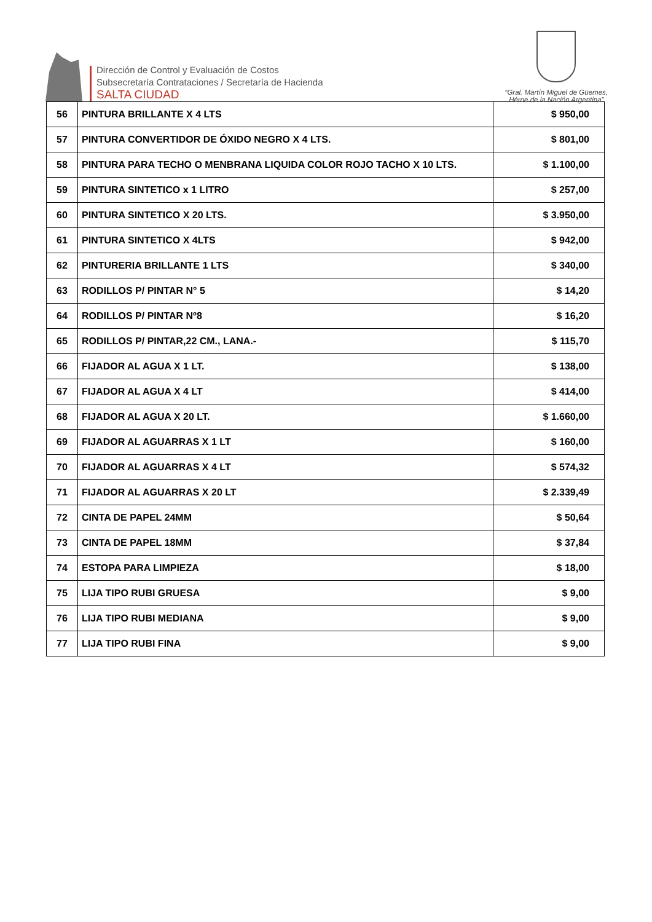Dirección de Control y Evaluación de Costos
Subsecretaría Contrataciones / Secretaría de Hacienda
SALTA CIUDAD
“Gral. Martín Miguel de Güemes,
Héroe de la Nación Argentina”
| 56 | PINTURA BRILLANTE X 4 LTS | $ 950,00 |
| 57 | PINTURA CONVERTIDOR DE ÓXIDO NEGRO X 4 LTS. | $ 801,00 |
| 58 | PINTURA PARA TECHO O MENBRANA LIQUIDA COLOR ROJO TACHO X 10 LTS. | $ 1.100,00 |
| 59 | PINTURA SINTETICO x 1 LITRO | $ 257,00 |
| 60 | PINTURA SINTETICO X 20 LTS. | $ 3.950,00 |
| 61 | PINTURA SINTETICO X 4LTS | $ 942,00 |
| 62 | PINTURERIA BRILLANTE 1 LTS | $ 340,00 |
| 63 | RODILLOS P/ PINTAR N° 5 | $ 14,20 |
| 64 | RODILLOS P/ PINTAR Nº8 | $ 16,20 |
| 65 | RODILLOS P/ PINTAR,22 CM., LANA.- | $ 115,70 |
| 66 | FIJADOR AL AGUA X 1 LT. | $ 138,00 |
| 67 | FIJADOR AL AGUA X 4 LT | $ 414,00 |
| 68 | FIJADOR AL AGUA X 20 LT. | $ 1.660,00 |
| 69 | FIJADOR AL AGUARRAS X 1 LT | $ 160,00 |
| 70 | FIJADOR AL AGUARRAS X 4 LT | $ 574,32 |
| 71 | FIJADOR AL AGUARRAS X 20 LT | $ 2.339,49 |
| 72 | CINTA DE PAPEL 24MM | $ 50,64 |
| 73 | CINTA DE PAPEL 18MM | $ 37,84 |
| 74 | ESTOPA PARA LIMPIEZA | $ 18,00 |
| 75 | LIJA TIPO RUBI GRUESA | $ 9,00 |
| 76 | LIJA TIPO RUBI MEDIANA | $ 9,00 |
| 77 | LIJA TIPO RUBI FINA | $ 9,00 |